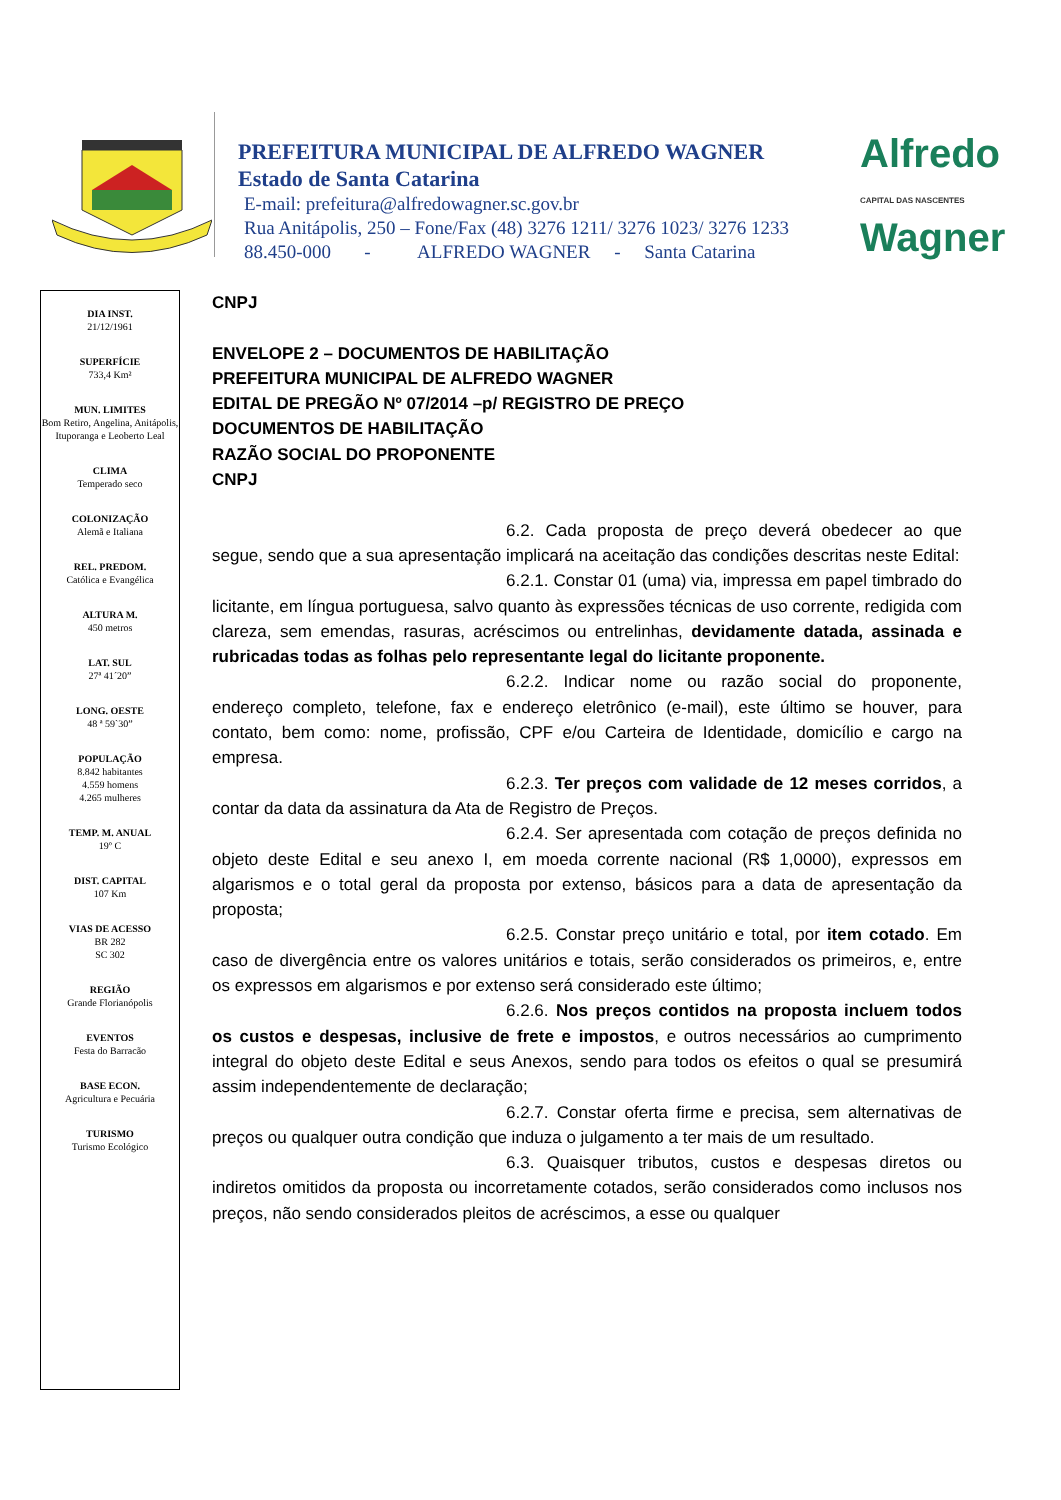PREFEITURA MUNICIPAL DE ALFREDO WAGNER
Estado de Santa Catarina
E-mail: prefeitura@alfredowagner.sc.gov.br
Rua Anitápolis, 250 – Fone/Fax (48) 3276 1211/ 3276 1023/ 3276 1233
88.450-000 - ALFREDO WAGNER - Santa Catarina
Alfredo
CAPITAL DAS NASCENTES
Wagner
DIA INST.
21/12/1961
SUPERFÍCIE
733,4 Km²
MUN. LIMITES
Bom Retiro, Angelina, Anitápolis, Ituporanga e Leoberto Leal
CLIMA
Temperado seco
COLONIZAÇÃO
Alemã e Italiana
REL. PREDOM.
Católica e Evangélica
ALTURA M.
450 metros
LAT. SUL
27ª 41´20”
LONG. OESTE
48 ª 59`30”
POPULAÇÃO
8.842 habitantes
4.559 homens
4.265 mulheres
TEMP. M. ANUAL
19º C
DIST. CAPITAL
107 Km
VIAS DE ACESSO
BR 282
SC 302
REGIÃO
Grande Florianópolis
EVENTOS
Festa do Barracão
BASE ECON.
Agricultura e Pecuária
TURISMO
Turismo Ecológico
CNPJ
ENVELOPE 2 – DOCUMENTOS DE HABILITAÇÃO
PREFEITURA MUNICIPAL DE ALFREDO WAGNER
EDITAL DE PREGÃO Nº 07/2014 –p/ REGISTRO DE PREÇO
DOCUMENTOS DE HABILITAÇÃO
RAZÃO SOCIAL DO PROPONENTE
CNPJ
6.2. Cada proposta de preço deverá obedecer ao que segue, sendo que a sua apresentação implicará na aceitação das condições descritas neste Edital:
6.2.1. Constar 01 (uma) via, impressa em papel timbrado do licitante, em língua portuguesa, salvo quanto às expressões técnicas de uso corrente, redigida com clareza, sem emendas, rasuras, acréscimos ou entrelinhas, devidamente datada, assinada e rubricadas todas as folhas pelo representante legal do licitante proponente.
6.2.2. Indicar nome ou razão social do proponente, endereço completo, telefone, fax e endereço eletrônico (e-mail), este último se houver, para contato, bem como: nome, profissão, CPF e/ou Carteira de Identidade, domicílio e cargo na empresa.
6.2.3. Ter preços com validade de 12 meses corridos, a contar da data da assinatura da Ata de Registro de Preços.
6.2.4. Ser apresentada com cotação de preços definida no objeto deste Edital e seu anexo I, em moeda corrente nacional (R$ 1,0000), expressos em algarismos e o total geral da proposta por extenso, básicos para a data de apresentação da proposta;
6.2.5. Constar preço unitário e total, por item cotado. Em caso de divergência entre os valores unitários e totais, serão considerados os primeiros, e, entre os expressos em algarismos e por extenso será considerado este último;
6.2.6. Nos preços contidos na proposta incluem todos os custos e despesas, inclusive de frete e impostos, e outros necessários ao cumprimento integral do objeto deste Edital e seus Anexos, sendo para todos os efeitos o qual se presumirá assim independentemente de declaração;
6.2.7. Constar oferta firme e precisa, sem alternativas de preços ou qualquer outra condição que induza o julgamento a ter mais de um resultado.
6.3. Quaisquer tributos, custos e despesas diretos ou indiretos omitidos da proposta ou incorretamente cotados, serão considerados como inclusos nos preços, não sendo considerados pleitos de acréscimos, a esse ou qualquer